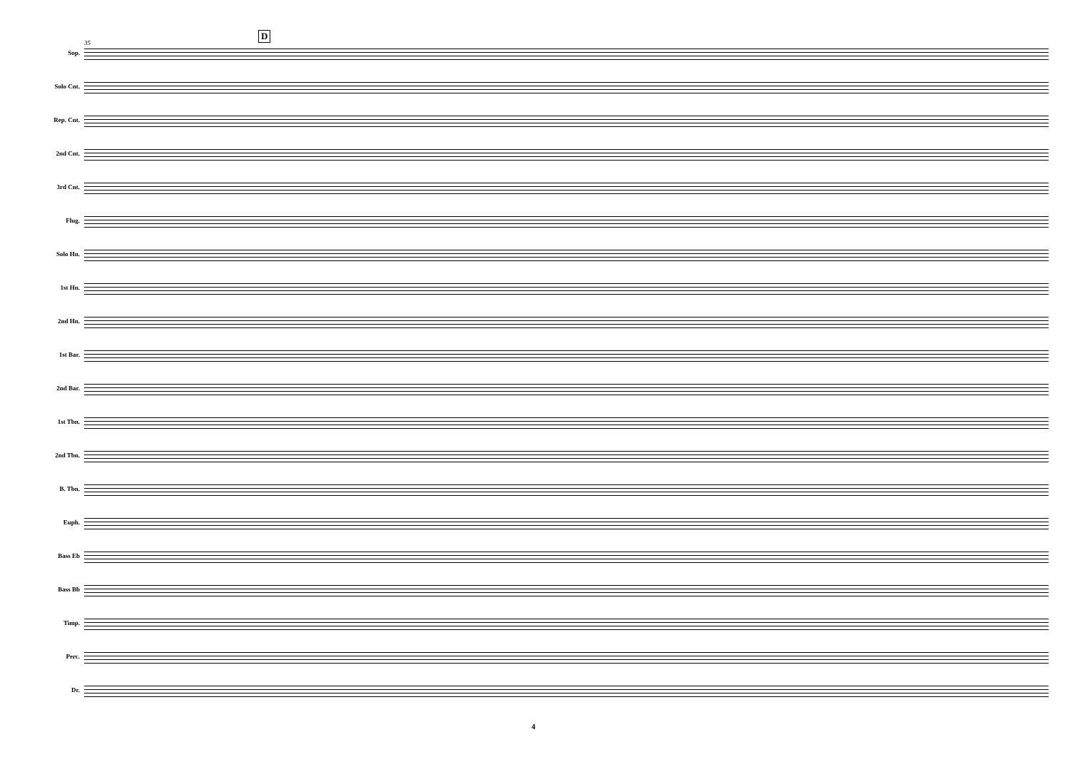35
D
Sop.
Solo Cnt.
Rep. Cnt.
2nd Cnt.
3rd Cnt.
Flug.
Solo Hn.
1st Hn.
2nd Hn.
1st Bar.
2nd Bar.
1st Tbn.
2nd Tbn.
B. Tbn.
Euph.
Bass Eb
Bass Bb
Timp.
Perc.
Dr.
4